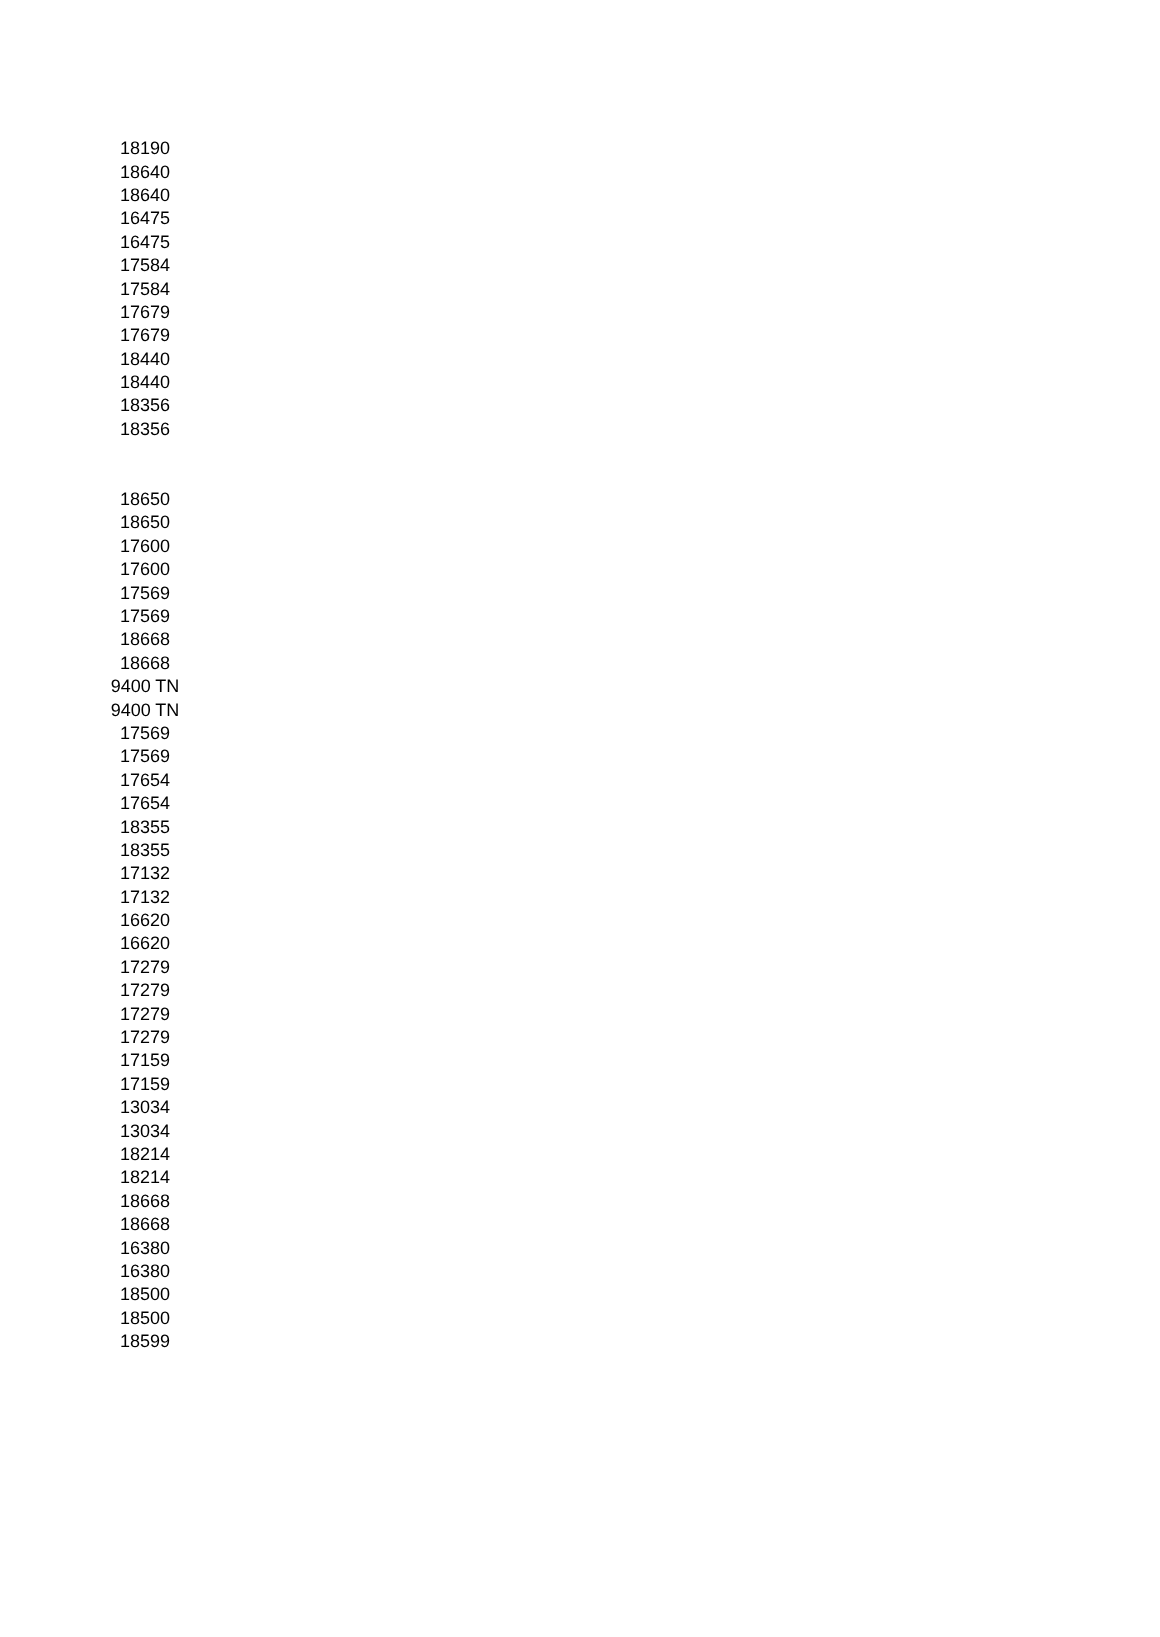| 18190 |
| 18640 |
| 18640 |
| 16475 |
| 16475 |
| 17584 |
| 17584 |
| 17679 |
| 17679 |
| 18440 |
| 18440 |
| 18356 |
| 18356 |
| 18650 |
| 18650 |
| 17600 |
| 17600 |
| 17569 |
| 17569 |
| 18668 |
| 18668 |
| 9400 TN |
| 9400 TN |
| 17569 |
| 17569 |
| 17654 |
| 17654 |
| 18355 |
| 18355 |
| 17132 |
| 17132 |
| 16620 |
| 16620 |
| 17279 |
| 17279 |
| 17279 |
| 17279 |
| 17159 |
| 17159 |
| 13034 |
| 13034 |
| 18214 |
| 18214 |
| 18668 |
| 18668 |
| 16380 |
| 16380 |
| 18500 |
| 18500 |
| 18599 |